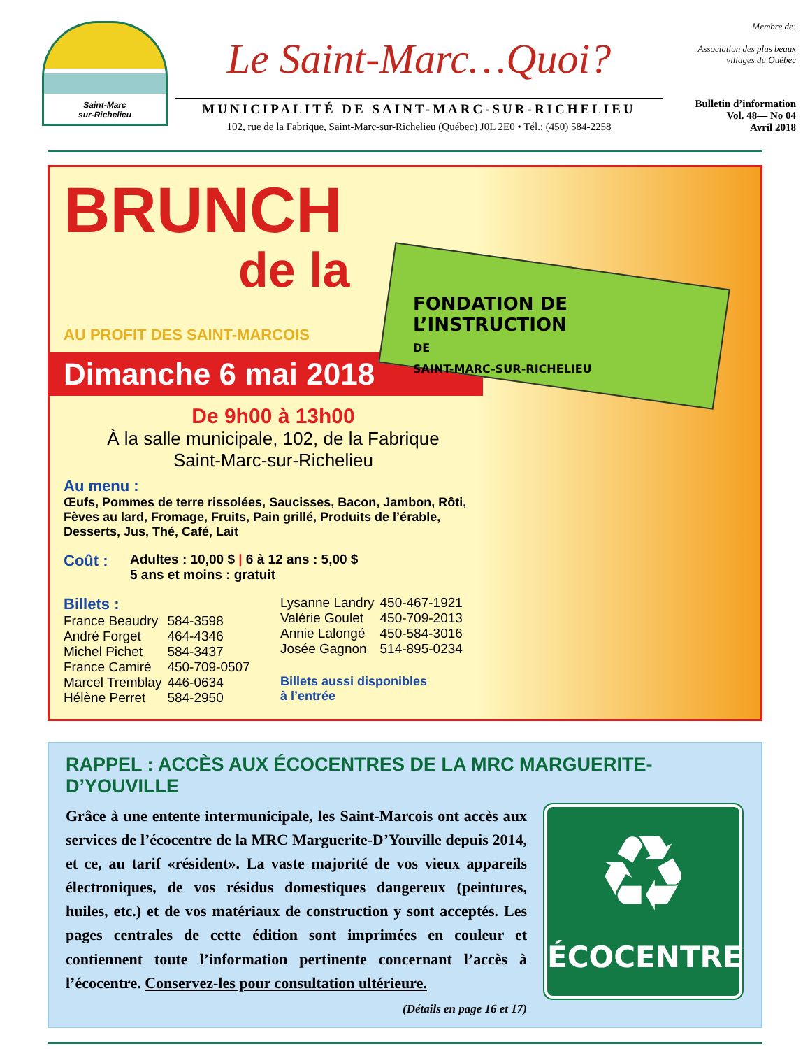Saint-Marc
sur-Richelieu
Le Saint-Marc…Quoi?
MUNICIPALITÉ DE SAINT-MARC-SUR-RICHELIEU
102, rue de la Fabrique, Saint-Marc-sur-Richelieu (Québec) J0L 2E0 • Tél.: (450) 584-2258
Membre de:
Association des plus beaux villages du Québec
Bulletin d’information
Vol. 48— No 04
Avril 2018
BRUNCH
de la
FONDATION DE L’INSTRUCTION
DE
SAINT-MARC-SUR-RICHELIEU
AU PROFIT DES SAINT-MARCOIS
Dimanche 6 mai 2018
De 9h00 à 13h00
À la salle municipale, 102, de la Fabrique
Saint-Marc-sur-Richelieu
Au menu :
Œufs, Pommes de terre rissolées, Saucisses, Bacon, Jambon, Rôti, Fèves au lard, Fromage, Fruits, Pain grillé, Produits de l’érable, Desserts, Jus, Thé, Café, Lait
Coût : Adultes : 10,00 $ | 6 à 12 ans : 5,00 $
5 ans et moins : gratuit
Billets :
| France Beaudry | 584-3598 |
| André Forget | 464-4346 |
| Michel Pichet | 584-3437 |
| France Camiré | 450-709-0507 |
| Marcel Tremblay | 446-0634 |
| Hélène Perret | 584-2950 |
| Lysanne Landry | 450-467-1921 |
| Valérie Goulet | 450-709-2013 |
| Annie Lalongé | 450-584-3016 |
| Josée Gagnon | 514-895-0234 |
Billets aussi disponibles
à l’entrée
RAPPEL : ACCÈS AUX ÉCOCENTRES DE LA MRC MARGUERITE-D’YOUVILLE
Grâce à une entente intermunicipale, les Saint-Marcois ont accès aux services de l’écocentre de la MRC Marguerite-D’Youville depuis 2014, et ce, au tarif «résident». La vaste majorité de vos vieux appareils électroniques, de vos résidus domestiques dangereux (peintures, huiles, etc.) et de vos matériaux de construction y sont acceptés. Les pages centrales de cette édition sont imprimées en couleur et contiennent toute l’information pertinente concernant l’accès à l’écocentre. Conservez-les pour consultation ultérieure.
(Détails en page 16 et 17)
♻
ÉCOCENTRE